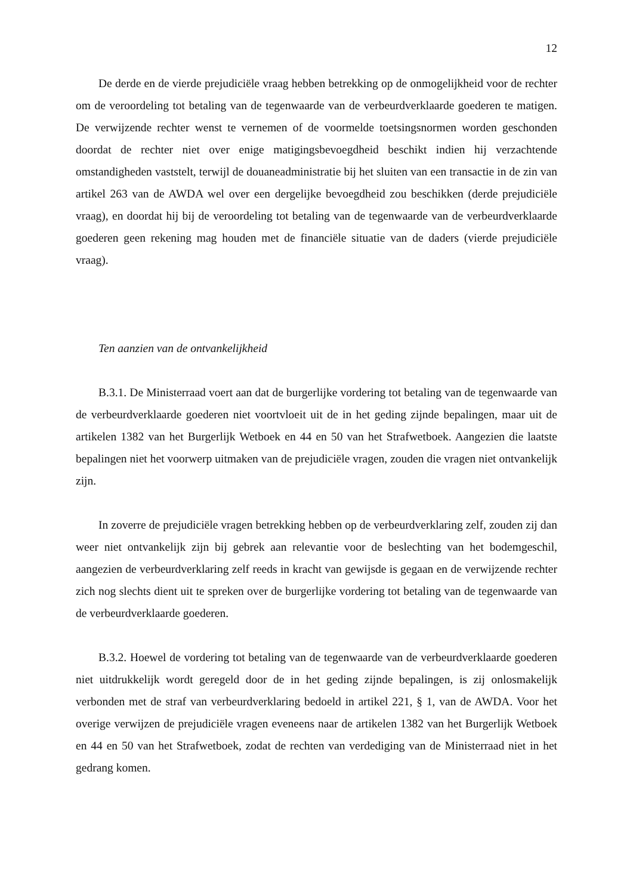12
De derde en de vierde prejudiciële vraag hebben betrekking op de onmogelijkheid voor de rechter om de veroordeling tot betaling van de tegenwaarde van de verbeurdverklaarde goederen te matigen. De verwijzende rechter wenst te vernemen of de voormelde toetsingsnormen worden geschonden doordat de rechter niet over enige matigingsbevoegdheid beschikt indien hij verzachtende omstandigheden vaststelt, terwijl de douaneadministratie bij het sluiten van een transactie in de zin van artikel 263 van de AWDA wel over een dergelijke bevoegdheid zou beschikken (derde prejudiciële vraag), en doordat hij bij de veroordeling tot betaling van de tegenwaarde van de verbeurdverklaarde goederen geen rekening mag houden met de financiële situatie van de daders (vierde prejudiciële vraag).
Ten aanzien van de ontvankelijkheid
B.3.1. De Ministerraad voert aan dat de burgerlijke vordering tot betaling van de tegenwaarde van de verbeurdverklaarde goederen niet voortvloeit uit de in het geding zijnde bepalingen, maar uit de artikelen 1382 van het Burgerlijk Wetboek en 44 en 50 van het Strafwetboek. Aangezien die laatste bepalingen niet het voorwerp uitmaken van de prejudiciële vragen, zouden die vragen niet ontvankelijk zijn.
In zoverre de prejudiciële vragen betrekking hebben op de verbeurdverklaring zelf, zouden zij dan weer niet ontvankelijk zijn bij gebrek aan relevantie voor de beslechting van het bodemgeschil, aangezien de verbeurdverklaring zelf reeds in kracht van gewijsde is gegaan en de verwijzende rechter zich nog slechts dient uit te spreken over de burgerlijke vordering tot betaling van de tegenwaarde van de verbeurdverklaarde goederen.
B.3.2. Hoewel de vordering tot betaling van de tegenwaarde van de verbeurdverklaarde goederen niet uitdrukkelijk wordt geregeld door de in het geding zijnde bepalingen, is zij onlosmakelijk verbonden met de straf van verbeurdverklaring bedoeld in artikel 221, § 1, van de AWDA. Voor het overige verwijzen de prejudiciële vragen eveneens naar de artikelen 1382 van het Burgerlijk Wetboek en 44 en 50 van het Strafwetboek, zodat de rechten van verdediging van de Ministerraad niet in het gedrang komen.